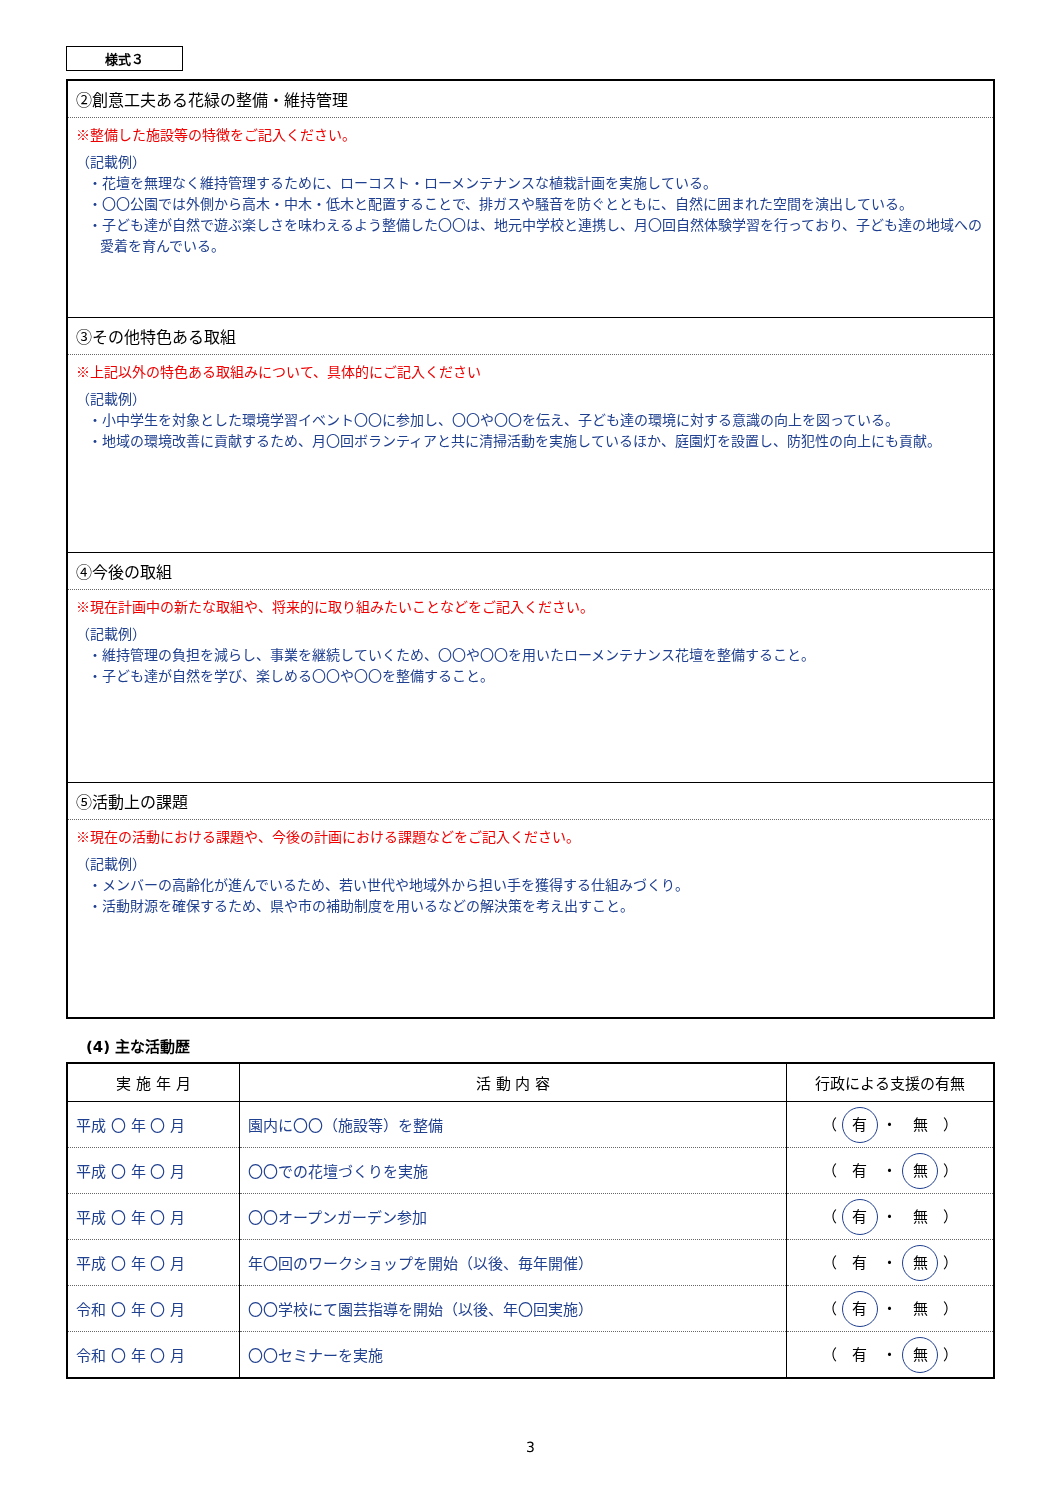様式３
②創意工夫ある花緑の整備・維持管理
※整備した施設等の特徴をご記入ください。
（記載例）
・花壇を無理なく維持管理するために、ローコスト・ローメンテナンスな植栽計画を実施している。
・〇〇公園では外側から高木・中木・低木と配置することで、排ガスや騒音を防ぐとともに、自然に囲まれた空間を演出している。
・子ども達が自然で遊ぶ楽しさを味わえるよう整備した〇〇は、地元中学校と連携し、月〇回自然体験学習を行っており、子ども達の地域への愛着を育んでいる。
③その他特色ある取組
※上記以外の特色ある取組みについて、具体的にご記入ください
（記載例）
・小中学生を対象とした環境学習イベント〇〇に参加し、〇〇や〇〇を伝え、子ども達の環境に対する意識の向上を図っている。
・地域の環境改善に貢献するため、月〇回ボランティアと共に清掃活動を実施しているほか、庭園灯を設置し、防犯性の向上にも貢献。
④今後の取組
※現在計画中の新たな取組や、将来的に取り組みたいことなどをご記入ください。
（記載例）
・維持管理の負担を減らし、事業を継続していくため、〇〇や〇〇を用いたローメンテナンス花壇を整備すること。
・子ども達が自然を学び、楽しめる〇〇や〇〇を整備すること。
⑤活動上の課題
※現在の活動における課題や、今後の計画における課題などをご記入ください。
（記載例）
・メンバーの高齢化が進んでいるため、若い世代や地域外から担い手を獲得する仕組みづくり。
・活動財源を確保するため、県や市の補助制度を用いるなどの解決策を考え出すこと。
(4) 主な活動歴
| 実 施 年 月 | 活 動 内 容 | 行政による支援の有無 |
| --- | --- | --- |
| 平成 〇 年 〇 月 | 園内に〇〇（施設等）を整備 | （ 有 ・ 無 ） |
| 平成 〇 年 〇 月 | 〇〇での花壇づくりを実施 | （ 有 ・ 無 ） |
| 平成 〇 年 〇 月 | 〇〇オープンガーデン参加 | （ 有 ・ 無 ） |
| 平成 〇 年 〇 月 | 年〇回のワークショップを開始（以後、毎年開催） | （ 有 ・ 無 ） |
| 令和 〇 年 〇 月 | 〇〇学校にて園芸指導を開始（以後、年〇回実施） | （ 有 ・ 無 ） |
| 令和 〇 年 〇 月 | 〇〇セミナーを実施 | （ 有 ・ 無 ） |
3